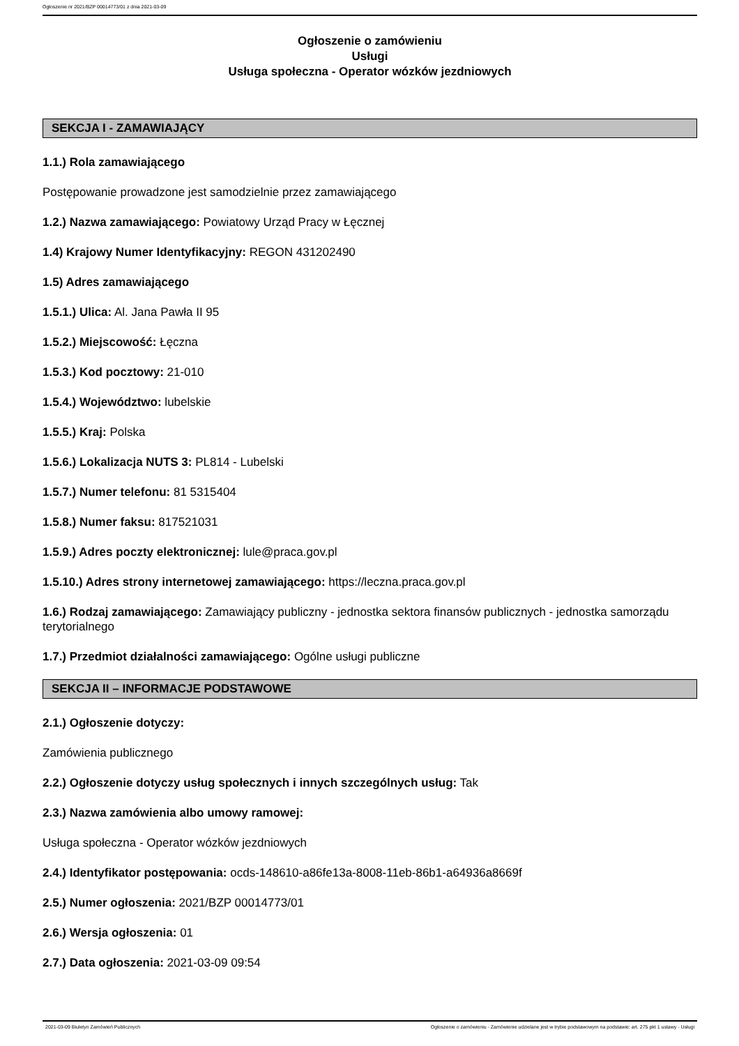Ogłoszenie nr 2021/BZP 00014773/01 z dnia 2021-03-09
Ogłoszenie o zamówieniu
Usługi
Usługa społeczna - Operator wózków jezdniowych
SEKCJA I - ZAMAWIAJĄCY
1.1.) Rola zamawiającego
Postępowanie prowadzone jest samodzielnie przez zamawiającego
1.2.) Nazwa zamawiającego: Powiatowy Urząd Pracy w Łęcznej
1.4) Krajowy Numer Identyfikacyjny: REGON 431202490
1.5) Adres zamawiającego
1.5.1.) Ulica: Al. Jana Pawła II 95
1.5.2.) Miejscowość: Łęczna
1.5.3.) Kod pocztowy: 21-010
1.5.4.) Województwo: lubelskie
1.5.5.) Kraj: Polska
1.5.6.) Lokalizacja NUTS 3: PL814 - Lubelski
1.5.7.) Numer telefonu: 81 5315404
1.5.8.) Numer faksu: 817521031
1.5.9.) Adres poczty elektronicznej: lule@praca.gov.pl
1.5.10.) Adres strony internetowej zamawiającego: https://leczna.praca.gov.pl
1.6.) Rodzaj zamawiającego: Zamawiający publiczny - jednostka sektora finansów publicznych - jednostka samorządu terytorialnego
1.7.) Przedmiot działalności zamawiającego: Ogólne usługi publiczne
SEKCJA II – INFORMACJE PODSTAWOWE
2.1.) Ogłoszenie dotyczy:
Zamówienia publicznego
2.2.) Ogłoszenie dotyczy usług społecznych i innych szczególnych usług: Tak
2.3.) Nazwa zamówienia albo umowy ramowej:
Usługa społeczna - Operator wózków jezdniowych
2.4.) Identyfikator postępowania: ocds-148610-a86fe13a-8008-11eb-86b1-a64936a8669f
2.5.) Numer ogłoszenia: 2021/BZP 00014773/01
2.6.) Wersja ogłoszenia: 01
2.7.) Data ogłoszenia: 2021-03-09 09:54
2021-03-09 Biuletyn Zamówień Publicznych Ogłoszenie o zamówieniu - Zamówienie udzielane jest w trybie podstawowym na podstawie: art. 275 pkt 1 ustawy - Usługi